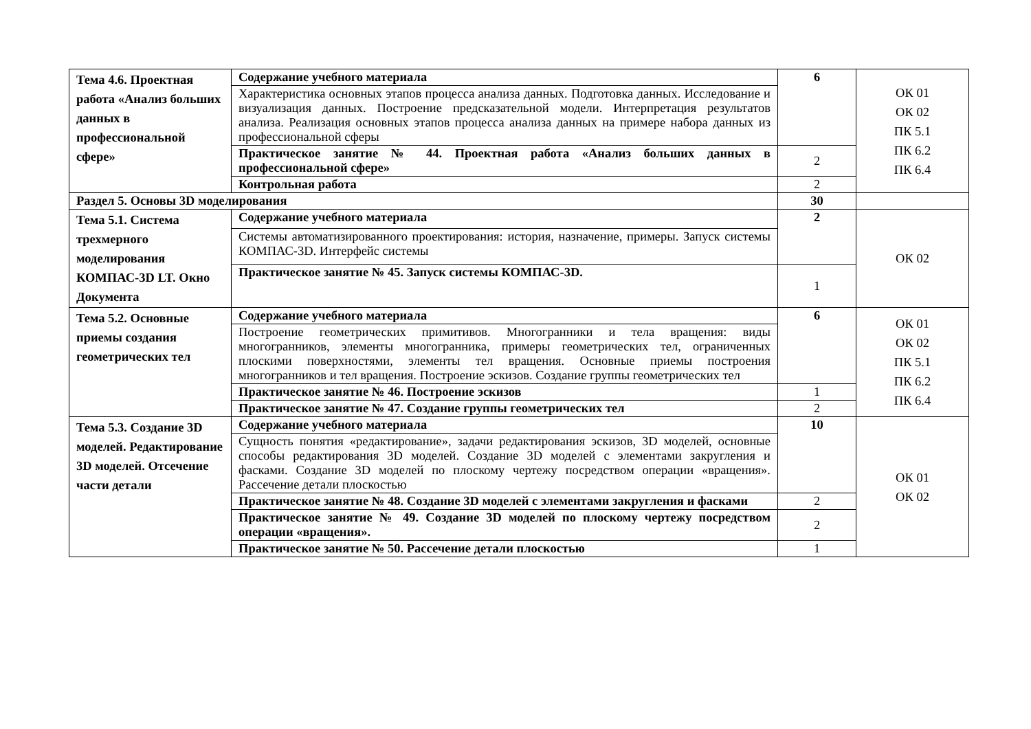| Тема 4.6. Проектная работа «Анализ больших данных в профессиональной сфере» | Содержание учебного материала | 6 | ОК 01 ОК 02 ПК 5.1 ПК 6.2 ПК 6.4 |
| | Характеристика основных этапов процесса анализа данных. Подготовка данных. Исследование и визуализация данных. Построение предсказательной модели. Интерпретация результатов анализа. Реализация основных этапов процесса анализа данных на примере набора данных из профессиональной сферы | | |
| | Практическое занятие № 44. Проектная работа «Анализ больших данных в профессиональной сфере» | 2 | |
| | Контрольная работа | 2 | |
| Раздел 5. Основы 3D моделирования | | 30 | |
| Тема 5.1. Система трехмерного моделирования КОМПАС-3D LT. Окно Документа | Содержание учебного материала | 2 | ОК 02 |
| | Системы автоматизированного проектирования: история, назначение, примеры. Запуск системы КОМПАС-3D. Интерфейс системы | | |
| | Практическое занятие № 45. Запуск системы КОМПАС-3D. | 1 | |
| Тема 5.2. Основные приемы создания геометрических тел | Содержание учебного материала | 6 | ОК 01 ОК 02 ПК 5.1 ПК 6.2 ПК 6.4 |
| | Построение геометрических примитивов. Многогранники и тела вращения: виды многогранников, элементы многогранника, примеры геометрических тел, ограниченных плоскими поверхностями, элементы тел вращения. Основные приемы построения многогранников и тел вращения. Построение эскизов. Создание группы геометрических тел | | |
| | Практическое занятие № 46. Построение эскизов | 1 | |
| | Практическое занятие № 47. Создание группы геометрических тел | 2 | |
| Тема 5.3. Создание 3D моделей. Редактирование 3D моделей. Отсечение части детали | Содержание учебного материала | 10 | ОК 01 ОК 02 |
| | Сущность понятия «редактирование», задачи редактирования эскизов, 3D моделей, основные способы редактирования 3D моделей. Создание 3D моделей с элементами закругления и фасками. Создание 3D моделей по плоскому чертежу посредством операции «вращения». Рассечение детали плоскостью | | |
| | Практическое занятие № 48. Создание 3D моделей с элементами закругления и фасками | 2 | |
| | Практическое занятие № 49. Создание 3D моделей по плоскому чертежу посредством операции «вращения». | 2 | |
| | Практическое занятие № 50. Рассечение детали плоскостью | 1 | |